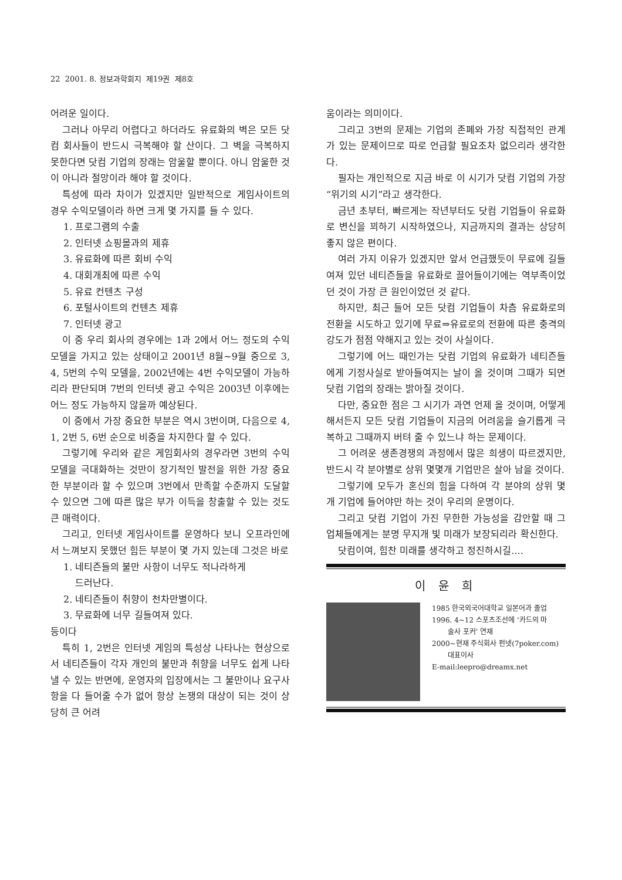22 2001. 8. 정보과학회지 제19권 제8호
어려운 일이다.
그러나 아무리 어렵다고 하더라도 유료화의 벽은 모든 닷컴 회사들이 반드시 극복해야 할 산이다. 그 벽을 극복하지 못한다면 닷컴 기업의 장래는 암울할 뿐이다. 아니 암울한 것이 아니라 절망이라 해야 할 것이다.
특성에 따라 차이가 있겠지만 일반적으로 게임사이트의 경우 수익모델이라 하면 크게 몇 가지를 들 수 있다.
1. 프로그램의 수출
2. 인터넷 쇼핑몰과의 제휴
3. 유료화에 따른 회비 수익
4. 대회개최에 따른 수익
5. 유료 컨텐츠 구성
6. 포털사이트의 컨텐츠 제휴
7. 인터넷 광고
이 중 우리 회사의 경우에는 1과 2에서 어느 정도의 수익 모델을 가지고 있는 상태이고 2001년 8월~9월 중으로 3, 4, 5번의 수익 모델을, 2002년에는 4번 수익모델이 가능하리라 판단되며 7번의 인터넷 광고 수익은 2003년 이후에는 어느 정도 가능하지 않을까 예상된다.
이 중에서 가장 중요한 부분은 역시 3번이며, 다음으로 4, 1, 2번 5, 6번 순으로 비중을 차지한다 할 수 있다.
그렇기에 우리와 같은 게임회사의 경우라면 3번의 수익 모델을 극대화하는 것만이 장기적인 발전을 위한 가장 중요한 부분이라 할 수 있으며 3번에서 만족할 수준까지 도달할 수 있으면 그에 따른 많은 부가 이득을 창출할 수 있는 것도 큰 매력이다.
그리고, 인터넷 게임사이트를 운영하다 보니 오프라인에서 느껴보지 못했던 힘든 부분이 몇 가지 있는데 그것은 바로
1. 네티즌들의 불만 사항이 너무도 적나라하게
드러난다.
2. 네티즌들이 취향이 천차만별이다.
3. 무료화에 너무 길들여져 있다.
등이다
특히 1, 2번은 인터넷 게임의 특성상 나타나는 현상으로서 네티즌들이 각자 개인의 불만과 취향을 너무도 쉽게 나타낼 수 있는 반면에, 운영자의 입장에서는 그 불만이나 요구사항을 다 들어줄 수가 없어 항상 논쟁의 대상이 되는 것이 상당히 큰 어려
움이라는 의미이다.
그리고 3번의 문제는 기업의 존폐와 가장 직접적인 관계가 있는 문제이므로 따로 언급할 필요조차 없으리라 생각한다.
필자는 개인적으로 지금 바로 이 시기가 닷컴 기업의 가장 “위기의 시기”라고 생각한다.
금년 초부터, 빠르게는 작년부터도 닷컴 기업들이 유료화로 변신을 꾀하기 시작하였으나, 지금까지의 결과는 상당히 좋지 않은 편이다.
여러 가지 이유가 있겠지만 앞서 언급했듯이 무료에 길들여져 있던 네티즌들을 유료화로 끌어들이기에는 역부족이었던 것이 가장 큰 원인이었던 것 같다.
하지만, 최근 들어 모든 닷컴 기업들이 차츰 유료화로의 전환을 시도하고 있기에 무료⇒유료로의 전환에 따른 충격의 강도가 점점 약해지고 있는 것이 사실이다.
그렇기에 어느 때인가는 닷컴 기업의 유료화가 네티즌들에게 기정사실로 받아들여지는 날이 올 것이며 그때가 되면 닷컴 기업의 장래는 밝아질 것이다.
다만, 중요한 점은 그 시기가 과연 언제 올 것이며, 어떻게 해서든지 모든 닷컴 기업들이 지금의 어려움을 슬기롭게 극복하고 그때까지 버텨 줄 수 있느냐 하는 문제이다.
그 어려운 생존경쟁의 과정에서 많은 희생이 따르겠지만, 반드시 각 분야별로 상위 몇몇개 기업만은 살아 남을 것이다.
그렇기에 모두가 혼신의 힘을 다하여 각 분야의 상위 몇 개 기업에 들어야만 하는 것이 우리의 운명이다.
그리고 닷컴 기업이 가진 무한한 가능성을 감안할 때 그 업체들에게는 분명 무지개 빛 미래가 보장되리라 확신한다.
닷컴이여, 힘찬 미래를 생각하고 정진하시길....
이 윤 희
1985 한국외국어대학교 일본어과 졸업
1996. 4~12 스포츠조선에 ‘카드의 마
술사 포커’ 연재
2000~현재 주식회사 펀넷(7poker.com)
대표이사
E-mail:leepro@dreamx.net